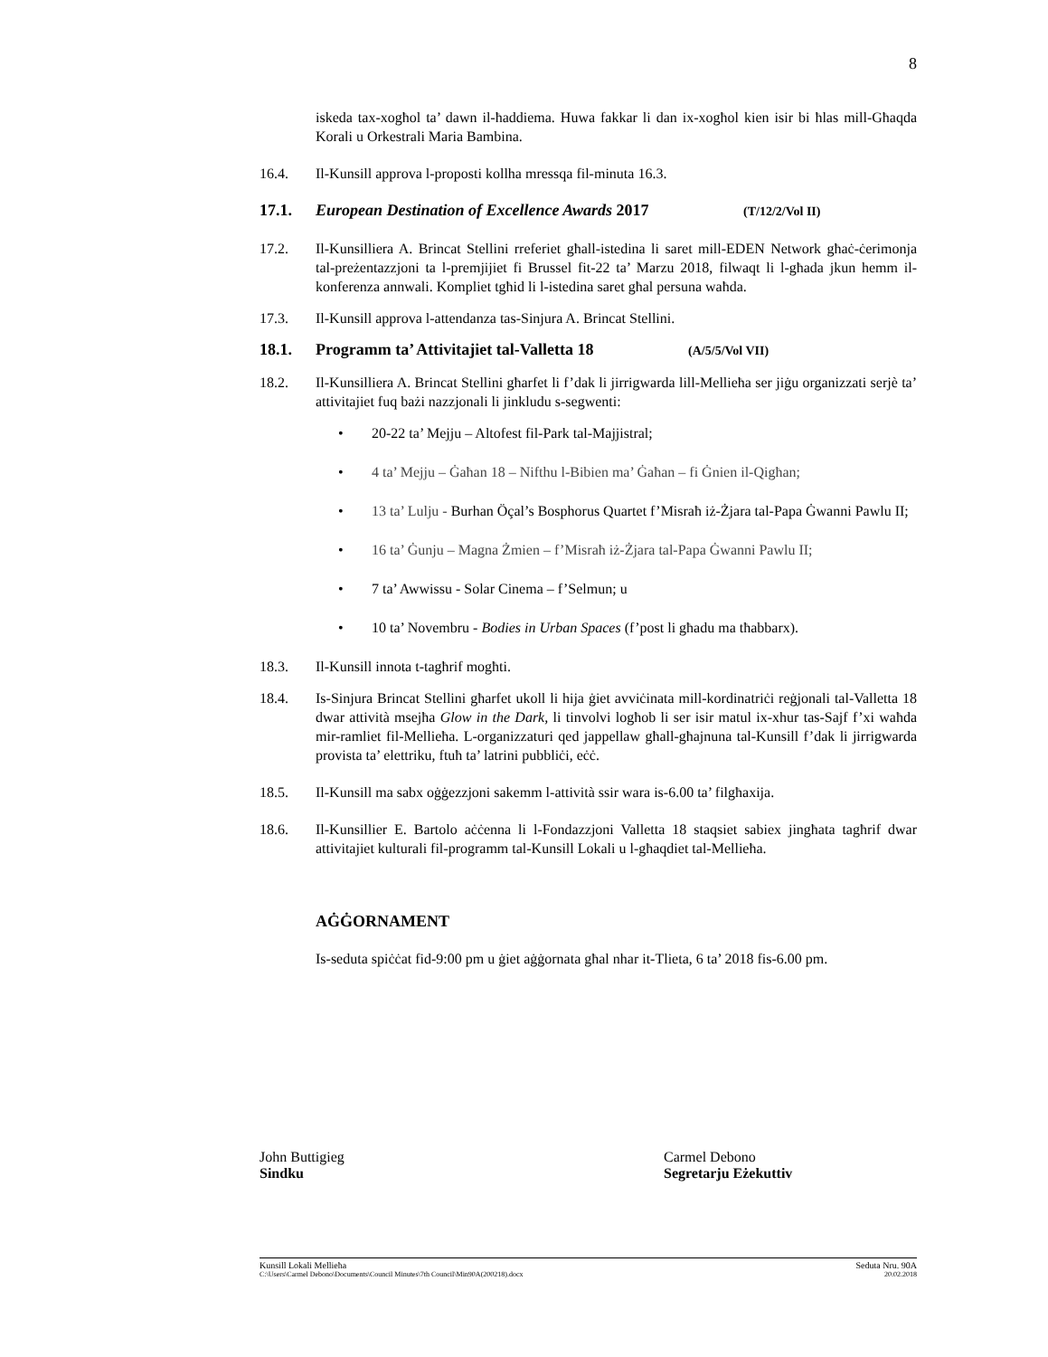8
iskeda tax-xogħol ta’ dawn il-ħaddiema. Huwa fakkar li dan ix-xogħol kien isir bi ħlas mill-Għaqda Korali u Orkestrali Maria Bambina.
16.4. Il-Kunsill approva l-proposti kollha mressqa fil-minuta 16.3.
17.1. European Destination of Excellence Awards 2017 (T/12/2/Vol II)
17.2. Il-Kunsilliera A. Brincat Stellini rreferiet għall-istedina li saret mill-EDEN Network għaċ-ċerimonja tal-preżentazzjoni ta l-premjijiet fi Brussel fit-22 ta’ Marzu 2018, filwaqt li l-għada jkun hemm il-konferenza annwali. Kompliet tgħid li l-istedina saret għal persuna waħda.
17.3. Il-Kunsill approva l-attendanza tas-Sinjura A. Brincat Stellini.
18.1. Programm ta’ Attivitajiet tal-Valletta 18 (A/5/5/Vol VII)
18.2. Il-Kunsilliera A. Brincat Stellini għarfet li f’dak li jirrigwarda lill-Mellieħa ser jiġu organizzati serjè ta’ attivitajiet fuq bażi nazzjonali li jinkludu s-segwenti:
• 20-22 ta’ Mejju – Altofest fil-Park tal-Majjistral;
• 4 ta’ Mejju – Ġaħan 18 – Nifthu l-Bibien ma’ Ġaħan – fi Ġnien il-Qigħan;
• 13 ta’ Lulju - Burhan Öçal’s Bosphorus Quartet f’Misraħ iż-Żjara tal-Papa Ġwanni Pawlu II;
• 16 ta’ Ġunju – Magna Żmien – f’Misraħ iż-Żjara tal-Papa Ġwanni Pawlu II;
• 7 ta’ Awwissu - Solar Cinema – f’Selmun; u
• 10 ta’ Novembru - Bodies in Urban Spaces (f’post li għadu ma tħabbarx).
18.3. Il-Kunsill innota t-tagħrif mogħti.
18.4. Is-Sinjura Brincat Stellini għarfet ukoll li hija ġiet avviċinata mill-kordinatriċi reġjonali tal-Valletta 18 dwar attività msejħa Glow in the Dark, li tinvolvi logħob li ser isir matul ix-xhur tas-Sajf f’xi waħda mir-ramliet fil-Mellieħa. L-organizzaturi qed jappellaw għall-għajnuna tal-Kunsill f’dak li jirrigwarda provista ta’ elettriku, ftuħ ta’ latrini pubbliċi, eċċ.
18.5. Il-Kunsill ma sabx oġġezzjoni sakemm l-attività ssir wara is-6.00 ta’ filgħaxija.
18.6. Il-Kunsillier E. Bartolo aċċenna li l-Fondazzjoni Valletta 18 staqsiet sabiex jingħata tagħrif dwar attivitajiet kulturali fil-programm tal-Kunsill Lokali u l-għaqdiet tal-Mellieħa.
AĠĠORNAMENT
Is-seduta spiċċat fid-9:00 pm u ġiet aġġornata għal nhar it-Tlieta, 6 ta’ 2018 fis-6.00 pm.
John Buttigieg
Sindku
Carmel Debono
Segretarju Eżekuttiv
Kunsill Lokali Mellieħa Seduta Nru. 90A
C:\Users\Carmel Debono\Documents\Council Minutes\7th Council\Min90A(200218).docx 20.02.2018